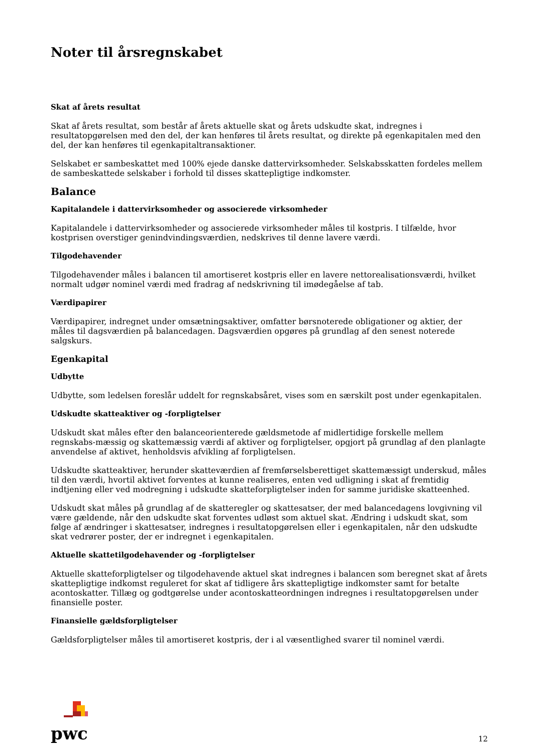Noter til årsregnskabet
Skat af årets resultat
Skat af årets resultat, som består af årets aktuelle skat og årets udskudte skat, indregnes i resultatopgørelsen med den del, der kan henføres til årets resultat, og direkte på egenkapitalen med den del, der kan henføres til egenkapitaltransaktioner.
Selskabet er sambeskattet med 100% ejede danske dattervirksomheder. Selskabsskatten fordeles mellem de sambeskattede selskaber i forhold til disses skattepligtige indkomster.
Balance
Kapitalandele i dattervirksomheder og associerede virksomheder
Kapitalandele i dattervirksomheder og associerede virksomheder måles til kostpris. I tilfælde, hvor kostprisen overstiger genindvindingsværdien, nedskrives til denne lavere værdi.
Tilgodehavender
Tilgodehavender måles i balancen til amortiseret kostpris eller en lavere nettorealisationsværdi, hvilket normalt udgør nominel værdi med fradrag af nedskrivning til imødegåelse af tab.
Værdipapirer
Værdipapirer, indregnet under omsætningsaktiver, omfatter børsnoterede obligationer og aktier, der måles til dagsværdien på balancedagen. Dagsværdien opgøres på grundlag af den senest noterede salgskurs.
Egenkapital
Udbytte
Udbytte, som ledelsen foreslår uddelt for regnskabsåret, vises som en særskilt post under egenkapitalen.
Udskudte skatteaktiver og -forpligtelser
Udskudt skat måles efter den balanceorienterede gældsmetode af midlertidige forskelle mellem regnskabs-mæssig og skattemæssig værdi af aktiver og forpligtelser, opgjort på grundlag af den planlagte anvendelse af aktivet, henholdsvis afvikling af forpligtelsen.
Udskudte skatteaktiver, herunder skatteværdien af fremførselsberettiget skattemæssigt underskud, måles til den værdi, hvortil aktivet forventes at kunne realiseres, enten ved udligning i skat af fremtidig indtjening eller ved modregning i udskudte skatteforpligtelser inden for samme juridiske skatteenhed.
Udskudt skat måles på grundlag af de skatteregler og skattesatser, der med balancedagens lovgivning vil være gældende, når den udskudte skat forventes udløst som aktuel skat. Ændring i udskudt skat, som følge af ændringer i skattesatser, indregnes i resultatopgørelsen eller i egenkapitalen, når den udskudte skat vedrører poster, der er indregnet i egenkapitalen.
Aktuelle skattetilgodehavender og -forpligtelser
Aktuelle skatteforpligtelser og tilgodehavende aktuel skat indregnes i balancen som beregnet skat af årets skattepligtige indkomst reguleret for skat af tidligere års skattepligtige indkomster samt for betalte acontoskatter. Tillæg og godtgørelse under acontoskatteordningen indregnes i resultatopgørelsen under finansielle poster.
Finansielle gældsforpligtelser
Gældsforpligtelser måles til amortiseret kostpris, der i al væsentlighed svarer til nominel værdi.
pwc
12